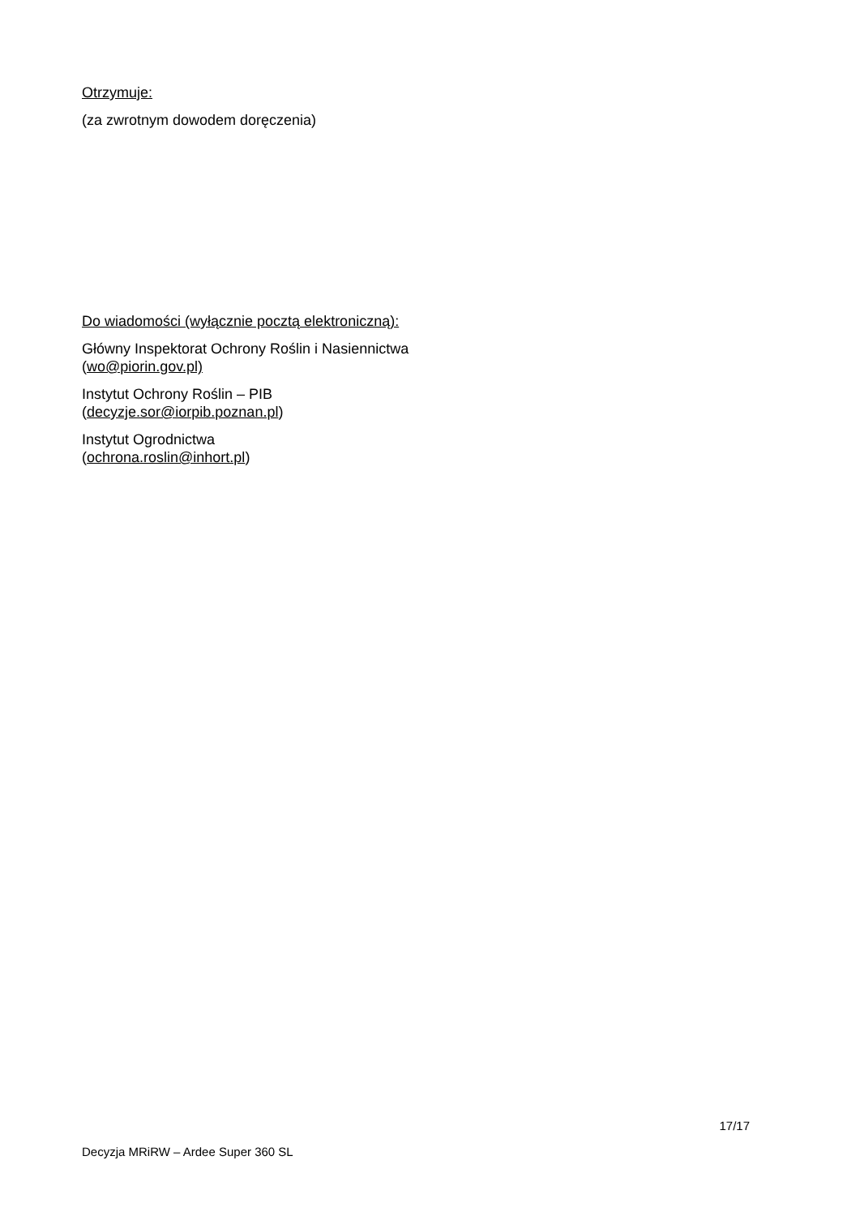Otrzymuje:
(za zwrotnym dowodem doręczenia)
Do wiadomości (wyłącznie pocztą elektroniczną):
Główny Inspektorat Ochrony Roślin i Nasiennictwa
(wo@piorin.gov.pl)
Instytut Ochrony Roślin – PIB
(decyzje.sor@iorpib.poznan.pl)
Instytut Ogrodnictwa
(ochrona.roslin@inhort.pl)
17/17
Decyzja MRiRW – Ardee Super 360 SL